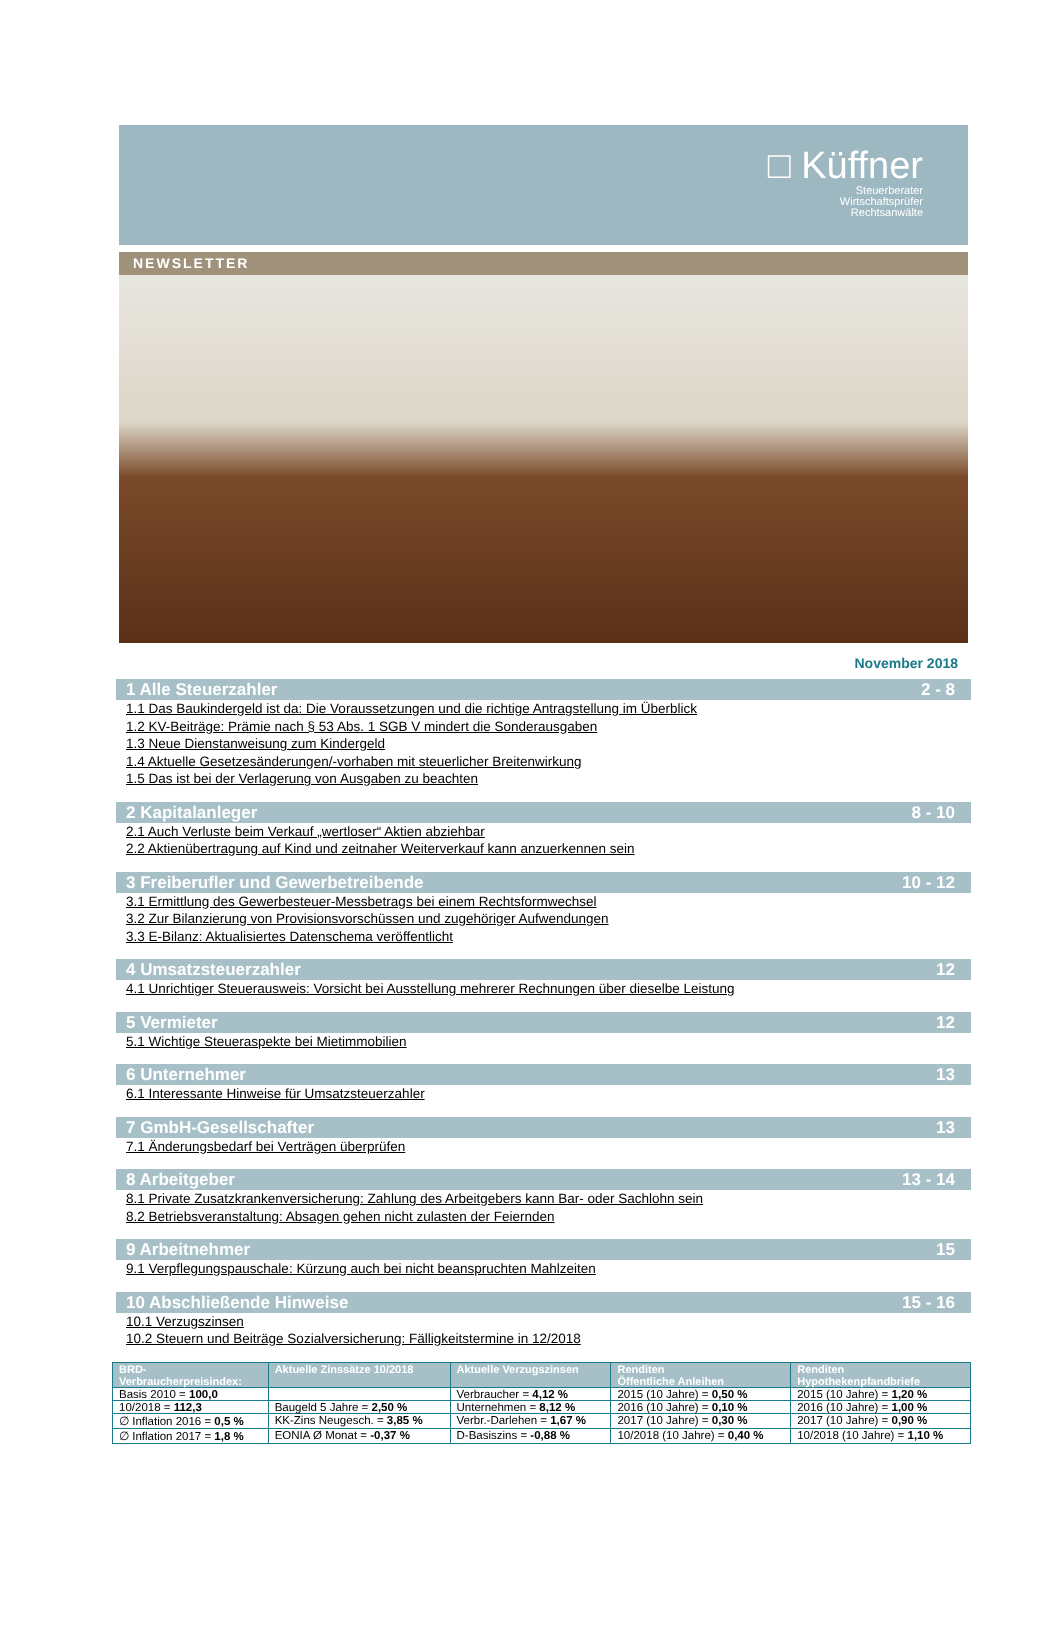□ Küffner
Steuerberater
Wirtschaftsprüfer
Rechtsanwälte
NEWSLETTER
November 2018
1 Alle Steuerzahler 2 - 8
1.1 Das Baukindergeld ist da: Die Voraussetzungen und die richtige Antragstellung im Überblick
1.2 KV-Beiträge: Prämie nach § 53 Abs. 1 SGB V mindert die Sonderausgaben
1.3 Neue Dienstanweisung zum Kindergeld
1.4 Aktuelle Gesetzesänderungen/-vorhaben mit steuerlicher Breitenwirkung
1.5 Das ist bei der Verlagerung von Ausgaben zu beachten
2 Kapitalanleger 8 - 10
2.1 Auch Verluste beim Verkauf „wertloser“ Aktien abziehbar
2.2 Aktienübertragung auf Kind und zeitnaher Weiterverkauf kann anzuerkennen sein
3 Freiberufler und Gewerbetreibende 10 - 12
3.1 Ermittlung des Gewerbesteuer-Messbetrags bei einem Rechtsformwechsel
3.2 Zur Bilanzierung von Provisionsvorschüssen und zugehöriger Aufwendungen
3.3 E-Bilanz: Aktualisiertes Datenschema veröffentlicht
4 Umsatzsteuerzahler 12
4.1 Unrichtiger Steuerausweis: Vorsicht bei Ausstellung mehrerer Rechnungen über dieselbe Leistung
5 Vermieter 12
5.1 Wichtige Steueraspekte bei Mietimmobilien
6 Unternehmer 13
6.1 Interessante Hinweise für Umsatzsteuerzahler
7 GmbH-Gesellschafter 13
7.1 Änderungsbedarf bei Verträgen überprüfen
8 Arbeitgeber 13 - 14
8.1 Private Zusatzkrankenversicherung: Zahlung des Arbeitgebers kann Bar- oder Sachlohn sein
8.2 Betriebsveranstaltung: Absagen gehen nicht zulasten der Feiernden
9 Arbeitnehmer 15
9.1 Verpflegungspauschale: Kürzung auch bei nicht beanspruchten Mahlzeiten
10 Abschließende Hinweise 15 - 16
10.1 Verzugszinsen
10.2 Steuern und Beiträge Sozialversicherung: Fälligkeitstermine in 12/2018
| BRD- Verbraucherpreisindex: | Aktuelle Zinssätze 10/2018 | Aktuelle Verzugszinsen | Renditen Öffentliche Anleihen | Renditen Hypothekenpfandbriefe |
| --- | --- | --- | --- | --- |
| Basis 2010 = 100,0 | | Verbraucher = 4,12 % | 2015 (10 Jahre) = 0,50 % | 2015 (10 Jahre) = 1,20 % |
| 10/2018 = 112,3 | Baugeld 5 Jahre = 2,50 % | Unternehmen = 8,12 % | 2016 (10 Jahre) = 0,10 % | 2016 (10 Jahre) = 1,00 % |
| ∅ Inflation 2016 = 0,5 % | KK-Zins Neugesch. = 3,85 % | Verbr.-Darlehen = 1,67 % | 2017 (10 Jahre) = 0,30 % | 2017 (10 Jahre) = 0,90 % |
| ∅ Inflation 2017 = 1,8 % | EONIA Ø Monat = -0,37 % | D-Basiszins = -0,88 % | 10/2018 (10 Jahre) = 0,40 % | 10/2018 (10 Jahre) = 1,10 % |